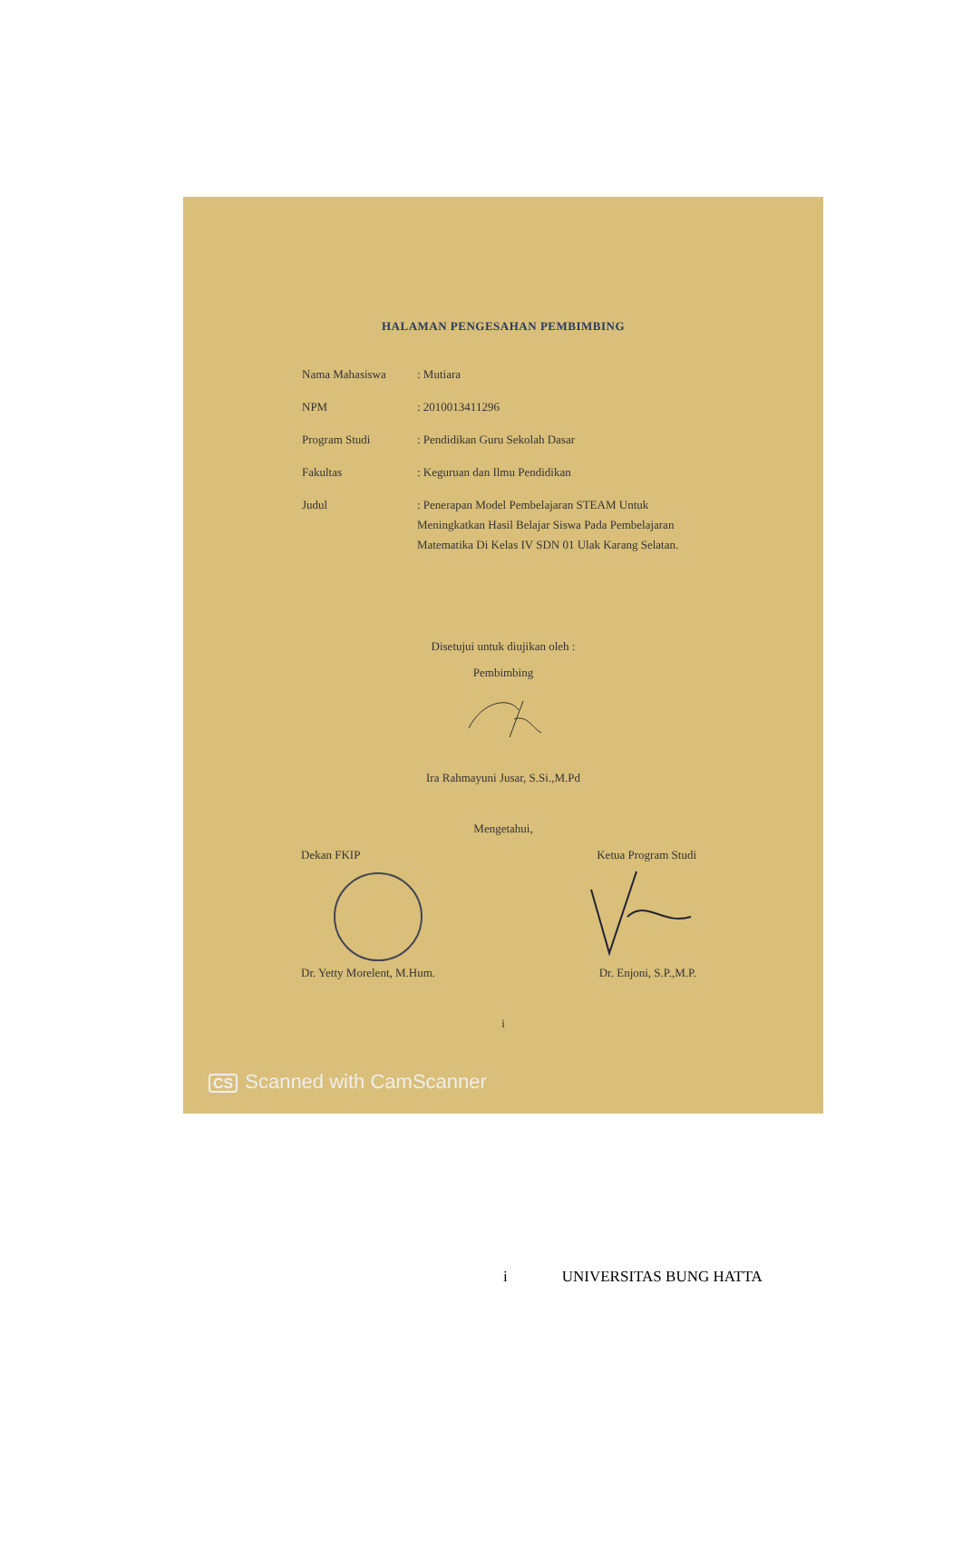HALAMAN PENGESAHAN PEMBIMBING
Nama Mahasiswa : Mutiara
NPM : 2010013411296
Program Studi : Pendidikan Guru Sekolah Dasar
Fakultas : Keguruan dan Ilmu Pendidikan
Judul : Penerapan Model Pembelajaran STEAM Untuk Meningkatkan Hasil Belajar Siswa Pada Pembelajaran Matematika Di Kelas IV SDN 01 Ulak Karang Selatan.
Disetujui untuk diujikan oleh :
Pembimbing
Ira Rahmayuni Jusar, S.Si.,M.Pd
Mengetahui,
Dekan FKIP Ketua Program Studi
Dr. Yetty Morelent, M.Hum. Dr. Enjoni, S.P.,M.P.
i
CS Scanned with CamScanner
i UNIVERSITAS BUNG HATTA